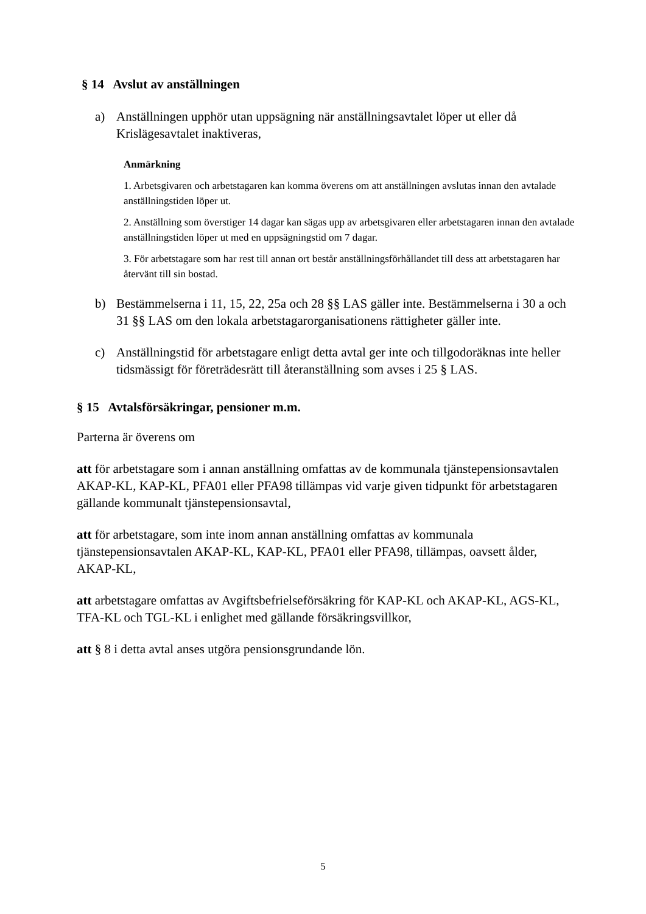§ 14 Avslut av anställningen
a) Anställningen upphör utan uppsägning när anställningsavtalet löper ut eller då Krislägesavtalet inaktiveras,
Anmärkning
1. Arbetsgivaren och arbetstagaren kan komma överens om att anställningen avslutas innan den avtalade anställningstiden löper ut.
2. Anställning som överstiger 14 dagar kan sägas upp av arbetsgivaren eller arbetstagaren innan den avtalade anställningstiden löper ut med en uppsägningstid om 7 dagar.
3. För arbetstagare som har rest till annan ort består anställningsförhållandet till dess att arbetstagaren har återvänt till sin bostad.
b) Bestämmelserna i 11, 15, 22, 25a och 28 §§ LAS gäller inte. Bestämmelserna i 30 a och 31 §§ LAS om den lokala arbetstagarorganisationens rättigheter gäller inte.
c) Anställningstid för arbetstagare enligt detta avtal ger inte och tillgodoräknas inte heller tidsmässigt för företrädesrätt till återanställning som avses i 25 § LAS.
§ 15 Avtalsförsäkringar, pensioner m.m.
Parterna är överens om
att för arbetstagare som i annan anställning omfattas av de kommunala tjänstepensionsavtalen AKAP-KL, KAP-KL, PFA01 eller PFA98 tillämpas vid varje given tidpunkt för arbetstagaren gällande kommunalt tjänstepensionsavtal,
att för arbetstagare, som inte inom annan anställning omfattas av kommunala tjänstepensionsavtalen AKAP-KL, KAP-KL, PFA01 eller PFA98, tillämpas, oavsett ålder, AKAP-KL,
att arbetstagare omfattas av Avgiftsbefrielseförsäkring för KAP-KL och AKAP-KL, AGS-KL, TFA-KL och TGL-KL i enlighet med gällande försäkringsvillkor,
att § 8 i detta avtal anses utgöra pensionsgrundande lön.
5